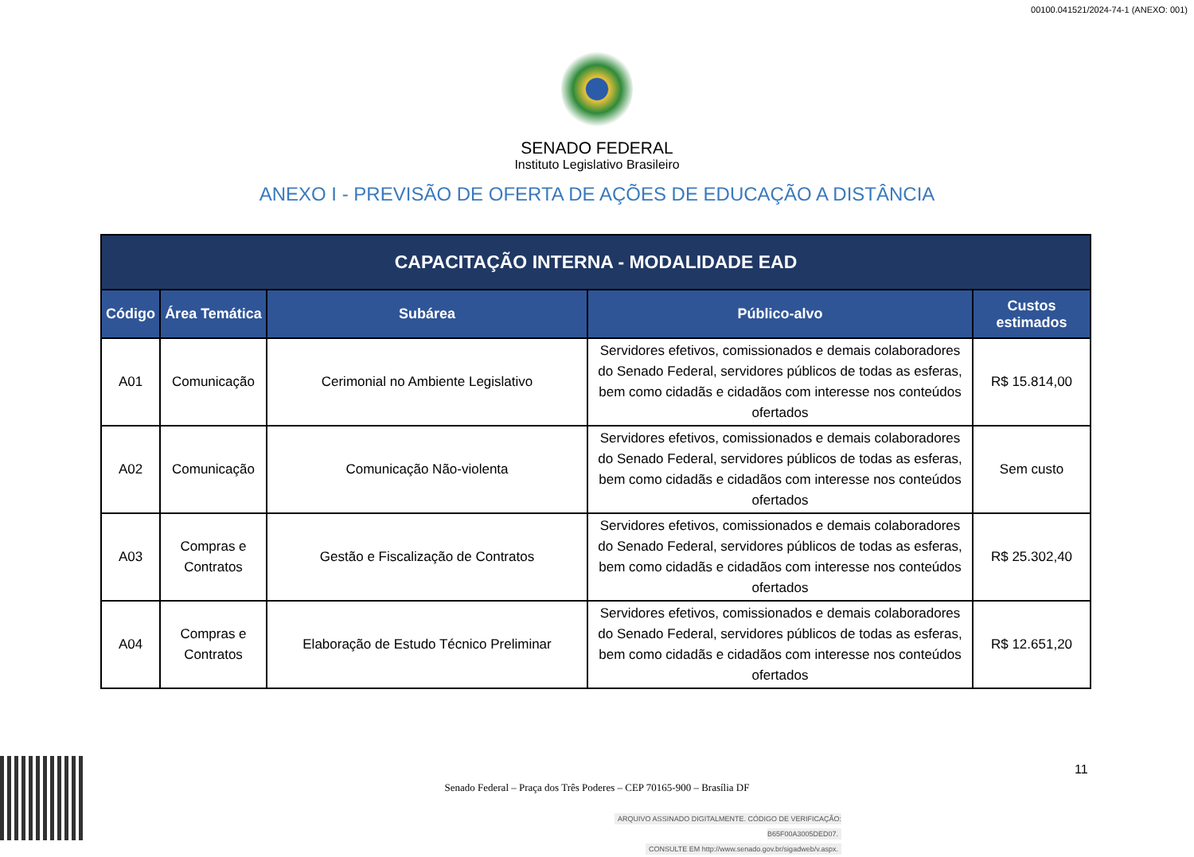00100.041521/2024-74-1 (ANEXO: 001)
SENADO FEDERAL
Instituto Legislativo Brasileiro
ANEXO I - PREVISÃO DE OFERTA DE AÇÕES DE EDUCAÇÃO A DISTÂNCIA
| CAPACITAÇÃO INTERNA - MODALIDADE EAD | | | | |
| --- | --- | --- | --- | --- |
| Código | Área Temática | Subárea | Público-alvo | Custos estimados |
| A01 | Comunicação | Cerimonial no Ambiente Legislativo | Servidores efetivos, comissionados e demais colaboradores do Senado Federal, servidores públicos de todas as esferas, bem como cidadãs e cidadãos com interesse nos conteúdos ofertados | R$ 15.814,00 |
| A02 | Comunicação | Comunicação Não-violenta | Servidores efetivos, comissionados e demais colaboradores do Senado Federal, servidores públicos de todas as esferas, bem como cidadãs e cidadãos com interesse nos conteúdos ofertados | Sem custo |
| A03 | Compras e Contratos | Gestão e Fiscalização de Contratos | Servidores efetivos, comissionados e demais colaboradores do Senado Federal, servidores públicos de todas as esferas, bem como cidadãs e cidadãos com interesse nos conteúdos ofertados | R$ 25.302,40 |
| A04 | Compras e Contratos | Elaboração de Estudo Técnico Preliminar | Servidores efetivos, comissionados e demais colaboradores do Senado Federal, servidores públicos de todas as esferas, bem como cidadãs e cidadãos com interesse nos conteúdos ofertados | R$ 12.651,20 |
Senado Federal – Praça dos Três Poderes – CEP 70165-900 – Brasília DF
11
ARQUIVO ASSINADO DIGITALMENTE. CÓDIGO DE VERIFICAÇÃO: B65F00A3005DED07.
CONSULTE EM http://www.senado.gov.br/sigadweb/v.aspx.